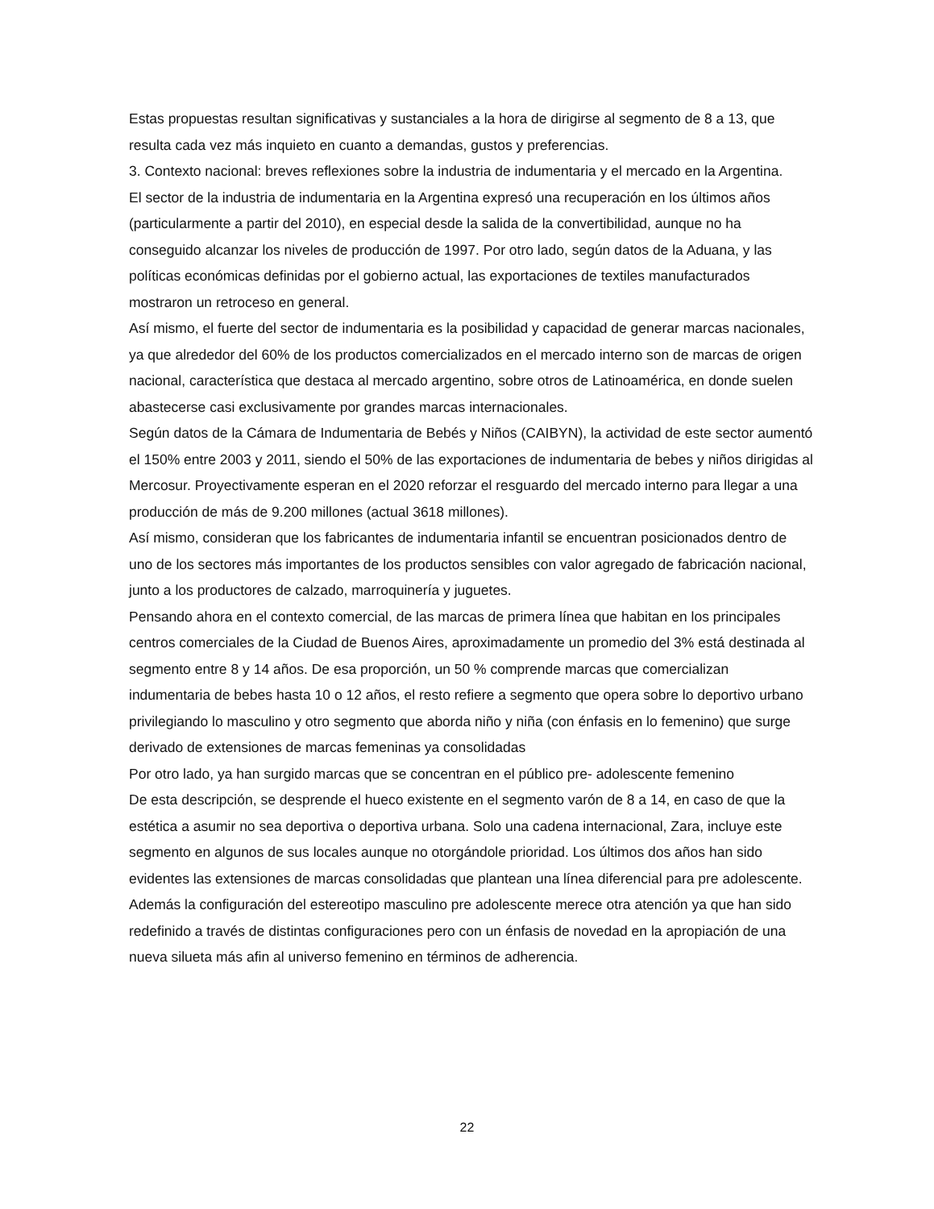Estas propuestas resultan significativas y sustanciales a la hora de dirigirse al segmento de 8 a 13, que resulta cada vez más inquieto en cuanto a demandas, gustos y preferencias.
3. Contexto nacional: breves reflexiones sobre la industria de indumentaria y el mercado en la Argentina.
El sector de la industria de indumentaria en la Argentina expresó una recuperación en los últimos años (particularmente a partir del 2010), en especial desde la salida de la convertibilidad, aunque no ha conseguido alcanzar los niveles de producción de 1997. Por otro lado, según datos de la Aduana, y las políticas económicas definidas por el gobierno actual, las exportaciones de textiles manufacturados mostraron un retroceso en general.
Así mismo, el fuerte del sector de indumentaria es la posibilidad y capacidad de generar marcas nacionales, ya que alrededor del 60% de los productos comercializados en el mercado interno son de marcas de origen nacional, característica que destaca al mercado argentino, sobre otros de Latinoamérica, en donde suelen abastecerse casi exclusivamente por grandes marcas internacionales.
Según datos de la Cámara de Indumentaria de Bebés y Niños (CAIBYN), la actividad de este sector aumentó el 150% entre 2003 y 2011, siendo el 50% de las exportaciones de indumentaria de bebes y niños dirigidas al Mercosur. Proyectivamente esperan en el 2020 reforzar el resguardo del mercado interno para llegar a una producción de más de 9.200 millones (actual 3618 millones).
Así mismo, consideran que los fabricantes de indumentaria infantil se encuentran posicionados dentro de uno de los sectores más importantes de los productos sensibles con valor agregado de fabricación nacional, junto a los productores de calzado, marroquinería y juguetes.
Pensando ahora en el contexto comercial, de las marcas de primera línea que habitan en los principales centros comerciales de la Ciudad de Buenos Aires, aproximadamente un promedio del 3% está destinada al segmento entre 8 y 14 años. De esa proporción, un 50 % comprende marcas que comercializan indumentaria de bebes hasta 10 o 12 años, el resto refiere a segmento que opera sobre lo deportivo urbano privilegiando lo masculino y otro segmento que aborda niño y niña (con énfasis en lo femenino) que surge derivado de extensiones de marcas femeninas ya consolidadas
Por otro lado, ya han surgido marcas que se concentran en el público pre- adolescente femenino
De esta descripción, se desprende el hueco existente en el segmento varón de 8 a 14, en caso de que la estética a asumir no sea deportiva o deportiva urbana. Solo una cadena internacional, Zara, incluye este segmento en algunos de sus locales aunque no otorgándole prioridad. Los últimos dos años han sido evidentes las extensiones de marcas consolidadas que plantean una línea diferencial para pre adolescente.
Además la configuración del estereotipo masculino pre adolescente merece otra atención ya que han sido redefinido a través de distintas configuraciones pero con un énfasis de novedad en la apropiación de una nueva silueta más afin al universo femenino en términos de adherencia.
22